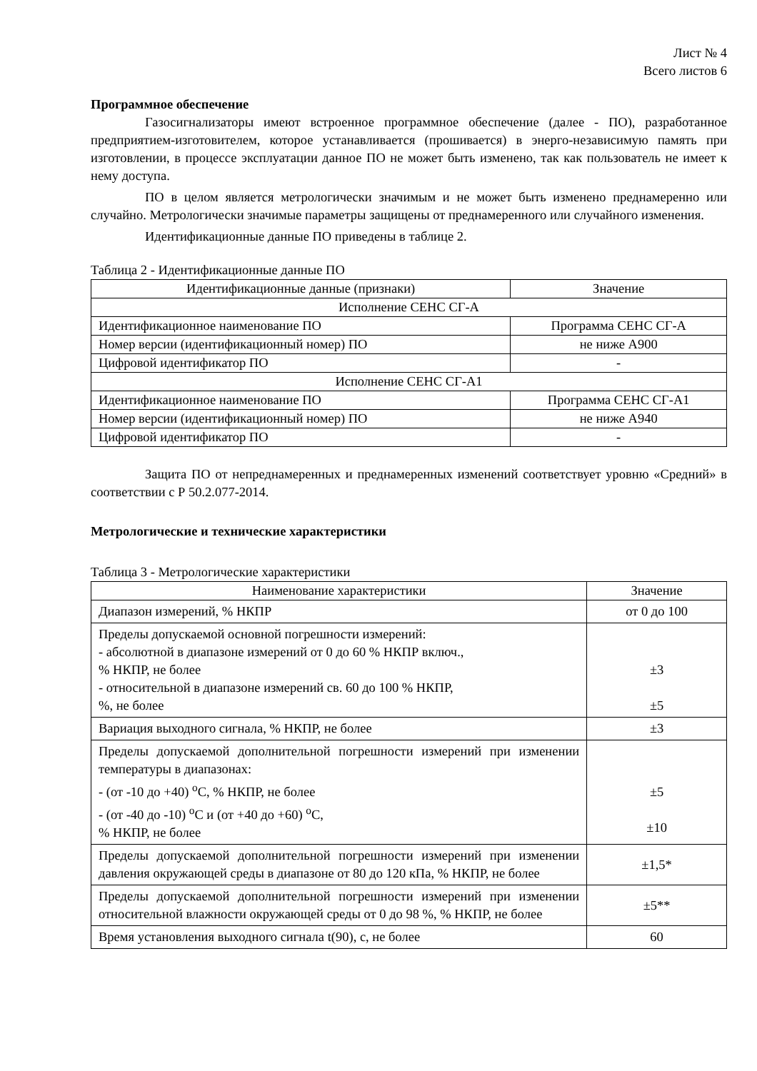Лист № 4
Всего листов 6
Программное обеспечение
Газосигнализаторы имеют встроенное программное обеспечение (далее - ПО), разработанное предприятием-изготовителем, которое устанавливается (прошивается) в энерго-независимую память при изготовлении, в процессе эксплуатации данное ПО не может быть изменено, так как пользователь не имеет к нему доступа.
ПО в целом является метрологически значимым и не может быть изменено преднамеренно или случайно. Метрологически значимые параметры защищены от преднамеренного или случайного изменения.
Идентификационные данные ПО приведены в таблице 2.
Таблица 2 - Идентификационные данные ПО
| Идентификационные данные (признаки) | Значение |
| --- | --- |
| Исполнение СЕНС СГ-А | |
| Идентификационное наименование ПО | Программа СЕНС СГ-А |
| Номер версии (идентификационный номер) ПО | не ниже А900 |
| Цифровой идентификатор ПО | - |
| Исполнение СЕНС СГ-А1 | |
| Идентификационное наименование ПО | Программа СЕНС СГ-А1 |
| Номер версии (идентификационный номер) ПО | не ниже А940 |
| Цифровой идентификатор ПО | - |
Защита ПО от непреднамеренных и преднамеренных изменений соответствует уровню «Средний» в соответствии с Р 50.2.077-2014.
Метрологические и технические характеристики
Таблица 3 - Метрологические характеристики
| Наименование характеристики | Значение |
| --- | --- |
| Диапазон измерений, % НКПР | от 0 до 100 |
| Пределы допускаемой основной погрешности измерений: - абсолютной в диапазоне измерений от 0 до 60 % НКПР включ., % НКПР, не более - относительной в диапазоне измерений св. 60 до 100 % НКПР, %, не более | ±3 ±5 |
| Вариация выходного сигнала, % НКПР, не более | ±3 |
| Пределы допускаемой дополнительной погрешности измерений при изменении температуры в диапазонах: - (от -10 до +40) <sup>o</sup>C, % НКПР, не более - (от -40 до -10) <sup>o</sup>C и (от +40 до +60) <sup>o</sup>C, % НКПР, не более | ±5 ±10 |
| Пределы допускаемой дополнительной погрешности измерений при изменении давления окружающей среды в диапазоне от 80 до 120 кПа, % НКПР, не более | ±1,5* |
| Пределы допускаемой дополнительной погрешности измерений при изменении относительной влажности окружающей среды от 0 до 98 %, % НКПР, не более | ±5** |
| Время установления выходного сигнала t(90), с, не более | 60 |